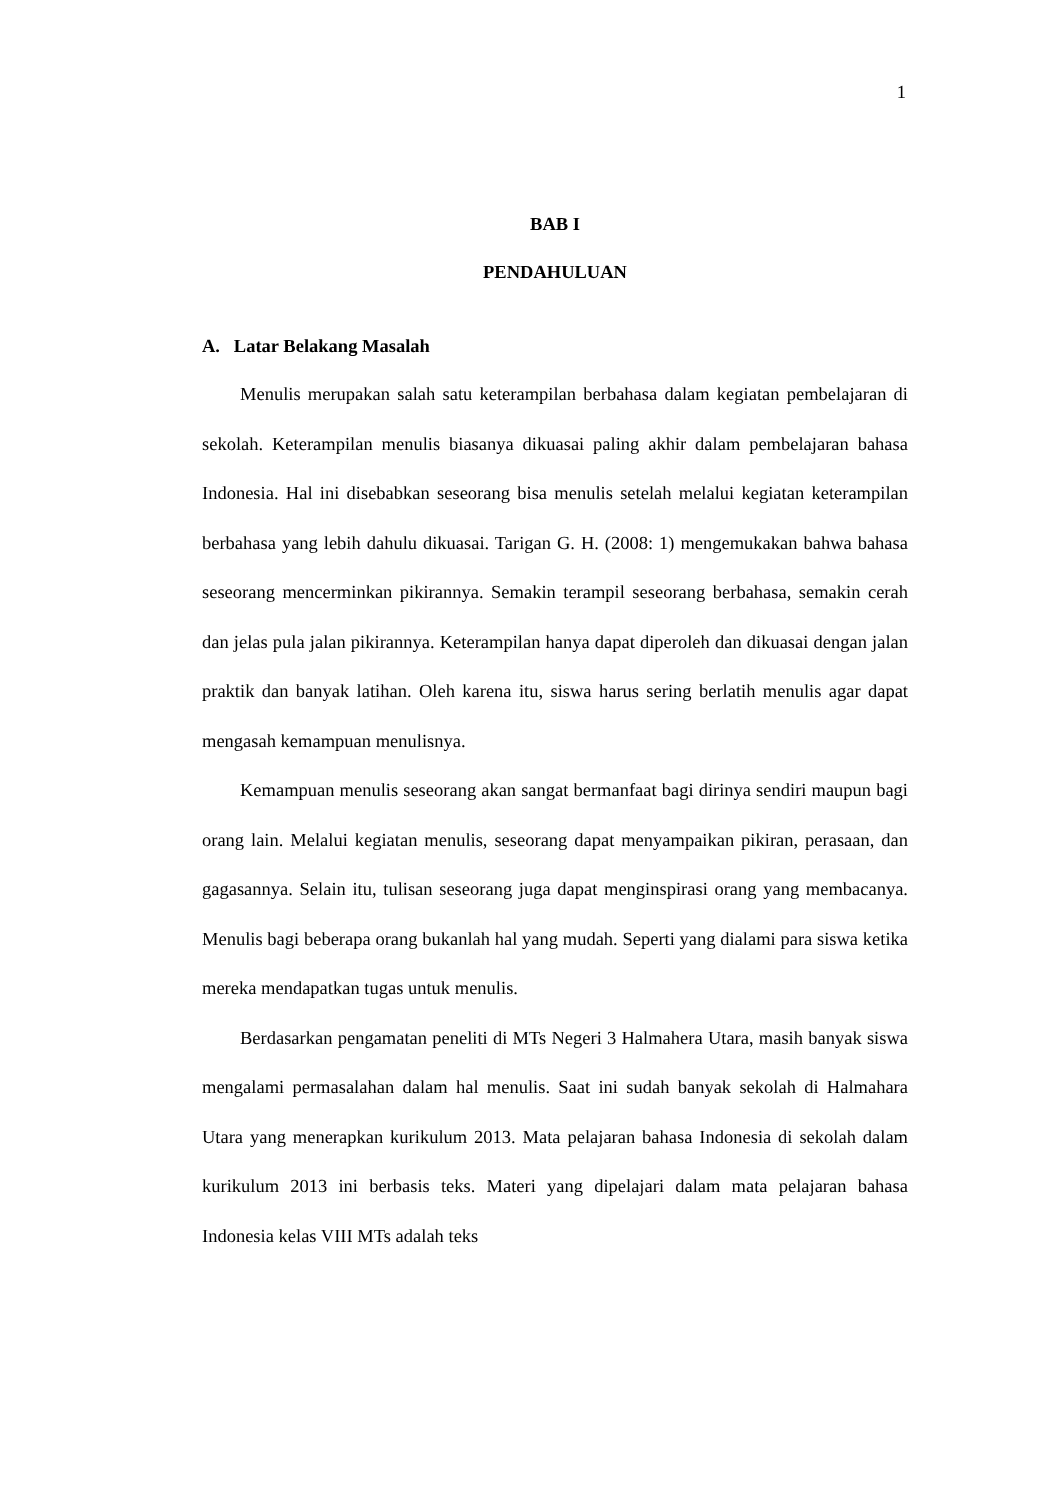1
BAB I
PENDAHULUAN
A. Latar Belakang Masalah
Menulis merupakan salah satu keterampilan berbahasa dalam kegiatan pembelajaran di sekolah. Keterampilan menulis biasanya dikuasai paling akhir dalam pembelajaran bahasa Indonesia. Hal ini disebabkan seseorang bisa menulis setelah melalui kegiatan keterampilan berbahasa yang lebih dahulu dikuasai. Tarigan G. H. (2008: 1) mengemukakan bahwa bahasa seseorang mencerminkan pikirannya. Semakin terampil seseorang berbahasa, semakin cerah dan jelas pula jalan pikirannya. Keterampilan hanya dapat diperoleh dan dikuasai dengan jalan praktik dan banyak latihan. Oleh karena itu, siswa harus sering berlatih menulis agar dapat mengasah kemampuan menulisnya.
Kemampuan menulis seseorang akan sangat bermanfaat bagi dirinya sendiri maupun bagi orang lain. Melalui kegiatan menulis, seseorang dapat menyampaikan pikiran, perasaan, dan gagasannya. Selain itu, tulisan seseorang juga dapat menginspirasi orang yang membacanya. Menulis bagi beberapa orang bukanlah hal yang mudah. Seperti yang dialami para siswa ketika mereka mendapatkan tugas untuk menulis.
Berdasarkan pengamatan peneliti di MTs Negeri 3 Halmahera Utara, masih banyak siswa mengalami permasalahan dalam hal menulis. Saat ini sudah banyak sekolah di Halmahara Utara yang menerapkan kurikulum 2013. Mata pelajaran bahasa Indonesia di sekolah dalam kurikulum 2013 ini berbasis teks. Materi yang dipelajari dalam mata pelajaran bahasa Indonesia kelas VIII MTs adalah teks